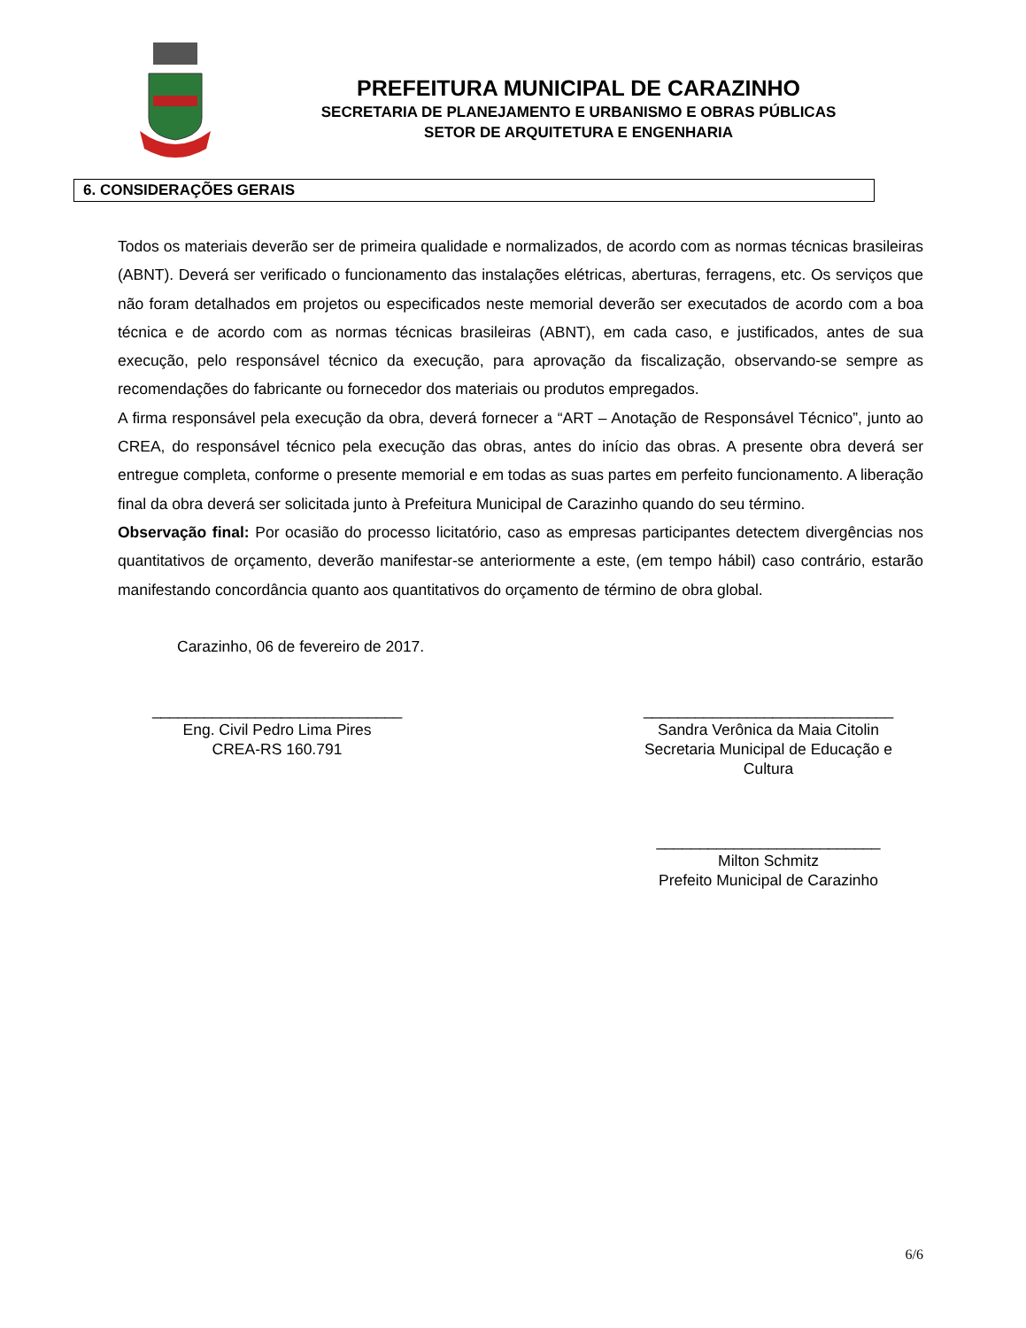PREFEITURA MUNICIPAL DE CARAZINHO
SECRETARIA DE PLANEJAMENTO E URBANISMO E OBRAS PÚBLICAS
SETOR DE ARQUITETURA E ENGENHARIA
6. CONSIDERAÇÕES GERAIS
Todos os materiais deverão ser de primeira qualidade e normalizados, de acordo com as normas técnicas brasileiras (ABNT). Deverá ser verificado o funcionamento das instalações elétricas, aberturas, ferragens, etc. Os serviços que não foram detalhados em projetos ou especificados neste memorial deverão ser executados de acordo com a boa técnica e de acordo com as normas técnicas brasileiras (ABNT), em cada caso, e justificados, antes de sua execução, pelo responsável técnico da execução, para aprovação da fiscalização, observando-se sempre as recomendações do fabricante ou fornecedor dos materiais ou produtos empregados.
A firma responsável pela execução da obra, deverá fornecer a “ART – Anotação de Responsável Técnico”, junto ao CREA, do responsável técnico pela execução das obras, antes do início das obras. A presente obra deverá ser entregue completa, conforme o presente memorial e em todas as suas partes em perfeito funcionamento. A liberação final da obra deverá ser solicitada junto à Prefeitura Municipal de Carazinho quando do seu término.
Observação final: Por ocasião do processo licitatório, caso as empresas participantes detectem divergências nos quantitativos de orçamento, deverão manifestar-se anteriormente a este, (em tempo hábil) caso contrário, estarão manifestando concordância quanto aos quantitativos do orçamento de término de obra global.
Carazinho, 06 de fevereiro de 2017.
_____________________________
Eng. Civil Pedro Lima Pires
CREA-RS 160.791
_____________________________
Sandra Verônica da Maia Citolin
Secretaria Municipal de Educação e Cultura
__________________________
Milton Schmitz
Prefeito Municipal de Carazinho
6/6